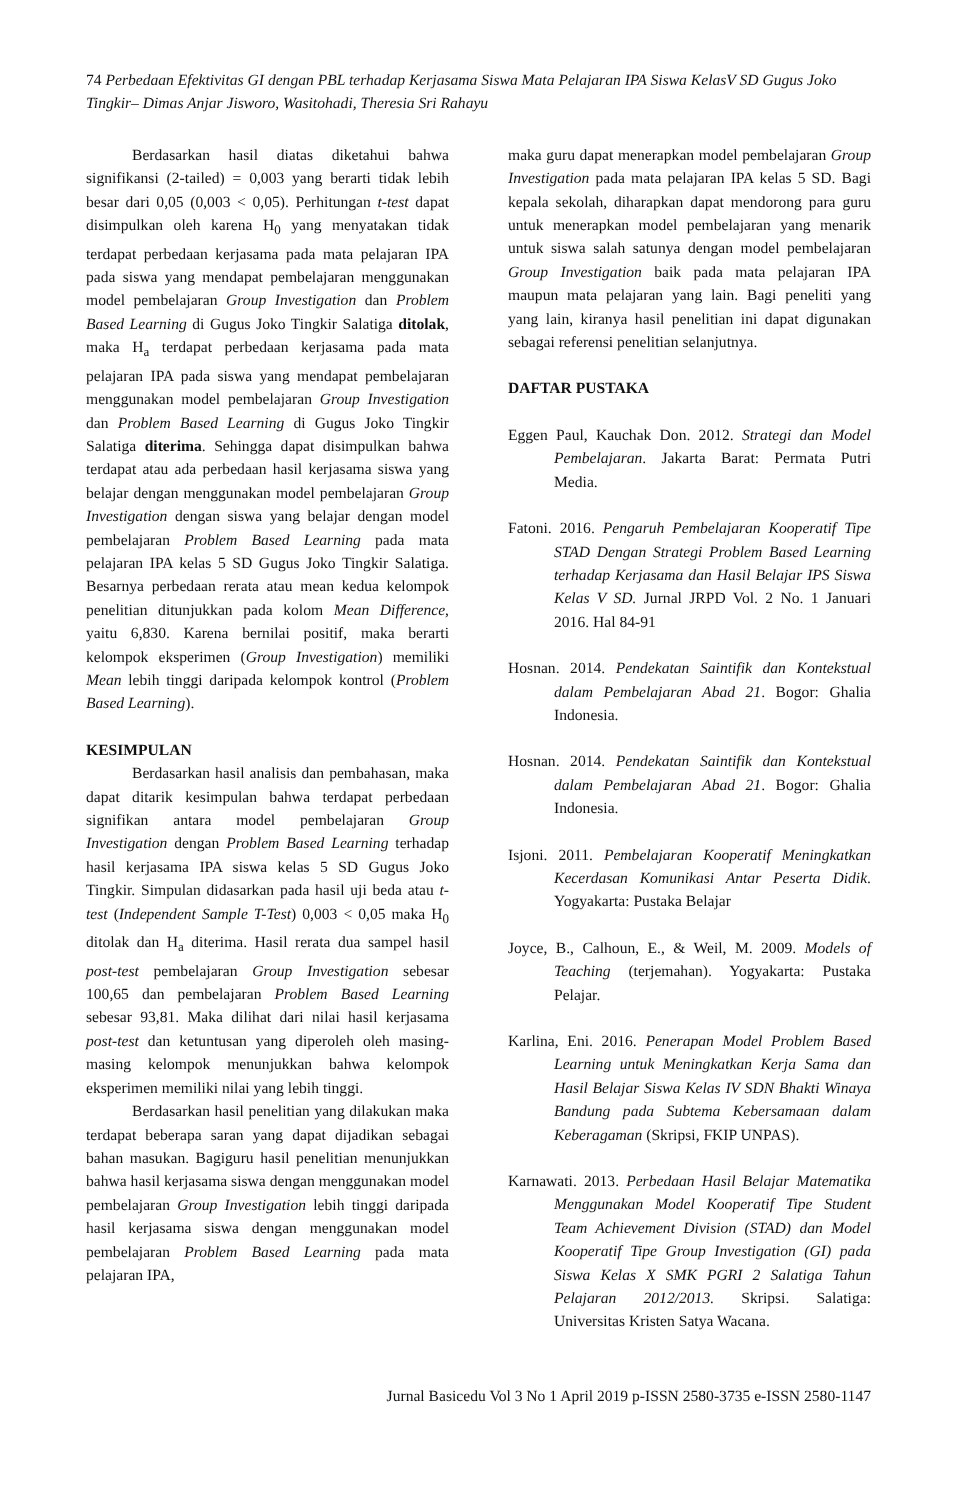74 Perbedaan Efektivitas GI dengan PBL terhadap Kerjasama Siswa Mata Pelajaran IPA Siswa KelasV SD Gugus Joko Tingkir– Dimas Anjar Jisworo, Wasitohadi, Theresia Sri Rahayu
Berdasarkan hasil diatas diketahui bahwa signifikansi (2-tailed) = 0,003 yang berarti tidak lebih besar dari 0,05 (0,003 < 0,05). Perhitungan t-test dapat disimpulkan oleh karena H<sub>0</sub> yang menyatakan tidak terdapat perbedaan kerjasama pada mata pelajaran IPA pada siswa yang mendapat pembelajaran menggunakan model pembelajaran Group Investigation dan Problem Based Learning di Gugus Joko Tingkir Salatiga ditolak, maka H<sub>a</sub> terdapat perbedaan kerjasama pada mata pelajaran IPA pada siswa yang mendapat pembelajaran menggunakan model pembelajaran Group Investigation dan Problem Based Learning di Gugus Joko Tingkir Salatiga diterima. Sehingga dapat disimpulkan bahwa terdapat atau ada perbedaan hasil kerjasama siswa yang belajar dengan menggunakan model pembelajaran Group Investigation dengan siswa yang belajar dengan model pembelajaran Problem Based Learning pada mata pelajaran IPA kelas 5 SD Gugus Joko Tingkir Salatiga. Besarnya perbedaan rerata atau mean kedua kelompok penelitian ditunjukkan pada kolom Mean Difference, yaitu 6,830. Karena bernilai positif, maka berarti kelompok eksperimen (Group Investigation) memiliki Mean lebih tinggi daripada kelompok kontrol (Problem Based Learning).
KESIMPULAN
Berdasarkan hasil analisis dan pembahasan, maka dapat ditarik kesimpulan bahwa terdapat perbedaan signifikan antara model pembelajaran Group Investigation dengan Problem Based Learning terhadap hasil kerjasama IPA siswa kelas 5 SD Gugus Joko Tingkir. Simpulan didasarkan pada hasil uji beda atau t-test (Independent Sample T-Test) 0,003 < 0,05 maka H<sub>0</sub> ditolak dan H<sub>a</sub> diterima. Hasil rerata dua sampel hasil post-test pembelajaran Group Investigation sebesar 100,65 dan pembelajaran Problem Based Learning sebesar 93,81. Maka dilihat dari nilai hasil kerjasama post-test dan ketuntusan yang diperoleh oleh masing-masing kelompok menunjukkan bahwa kelompok eksperimen memiliki nilai yang lebih tinggi.
Berdasarkan hasil penelitian yang dilakukan maka terdapat beberapa saran yang dapat dijadikan sebagai bahan masukan. Bagiguru hasil penelitian menunjukkan bahwa hasil kerjasama siswa dengan menggunakan model pembelajaran Group Investigation lebih tinggi daripada hasil kerjasama siswa dengan menggunakan model pembelajaran Problem Based Learning pada mata pelajaran IPA,
maka guru dapat menerapkan model pembelajaran Group Investigation pada mata pelajaran IPA kelas 5 SD. Bagi kepala sekolah, diharapkan dapat mendorong para guru untuk menerapkan model pembelajaran yang menarik untuk siswa salah satunya dengan model pembelajaran Group Investigation baik pada mata pelajaran IPA maupun mata pelajaran yang lain. Bagi peneliti yang yang lain, kiranya hasil penelitian ini dapat digunakan sebagai referensi penelitian selanjutnya.
DAFTAR PUSTAKA
Eggen Paul, Kauchak Don. 2012. Strategi dan Model Pembelajaran. Jakarta Barat: Permata Putri Media.
Fatoni. 2016. Pengaruh Pembelajaran Kooperatif Tipe STAD Dengan Strategi Problem Based Learning terhadap Kerjasama dan Hasil Belajar IPS Siswa Kelas V SD. Jurnal JRPD Vol. 2 No. 1 Januari 2016. Hal 84-91
Hosnan. 2014. Pendekatan Saintifik dan Kontekstual dalam Pembelajaran Abad 21. Bogor: Ghalia Indonesia.
Hosnan. 2014. Pendekatan Saintifik dan Kontekstual dalam Pembelajaran Abad 21. Bogor: Ghalia Indonesia.
Isjoni. 2011. Pembelajaran Kooperatif Meningkatkan Kecerdasan Komunikasi Antar Peserta Didik. Yogyakarta: Pustaka Belajar
Joyce, B., Calhoun, E., & Weil, M. 2009. Models of Teaching (terjemahan). Yogyakarta: Pustaka Pelajar.
Karlina, Eni. 2016. Penerapan Model Problem Based Learning untuk Meningkatkan Kerja Sama dan Hasil Belajar Siswa Kelas IV SDN Bhakti Winaya Bandung pada Subtema Kebersamaan dalam Keberagaman (Skripsi, FKIP UNPAS).
Karnawati. 2013. Perbedaan Hasil Belajar Matematika Menggunakan Model Kooperatif Tipe Student Team Achievement Division (STAD) dan Model Kooperatif Tipe Group Investigation (GI) pada Siswa Kelas X SMK PGRI 2 Salatiga Tahun Pelajaran 2012/2013. Skripsi. Salatiga: Universitas Kristen Satya Wacana.
Jurnal Basicedu Vol 3 No 1 April 2019 p-ISSN 2580-3735 e-ISSN 2580-1147